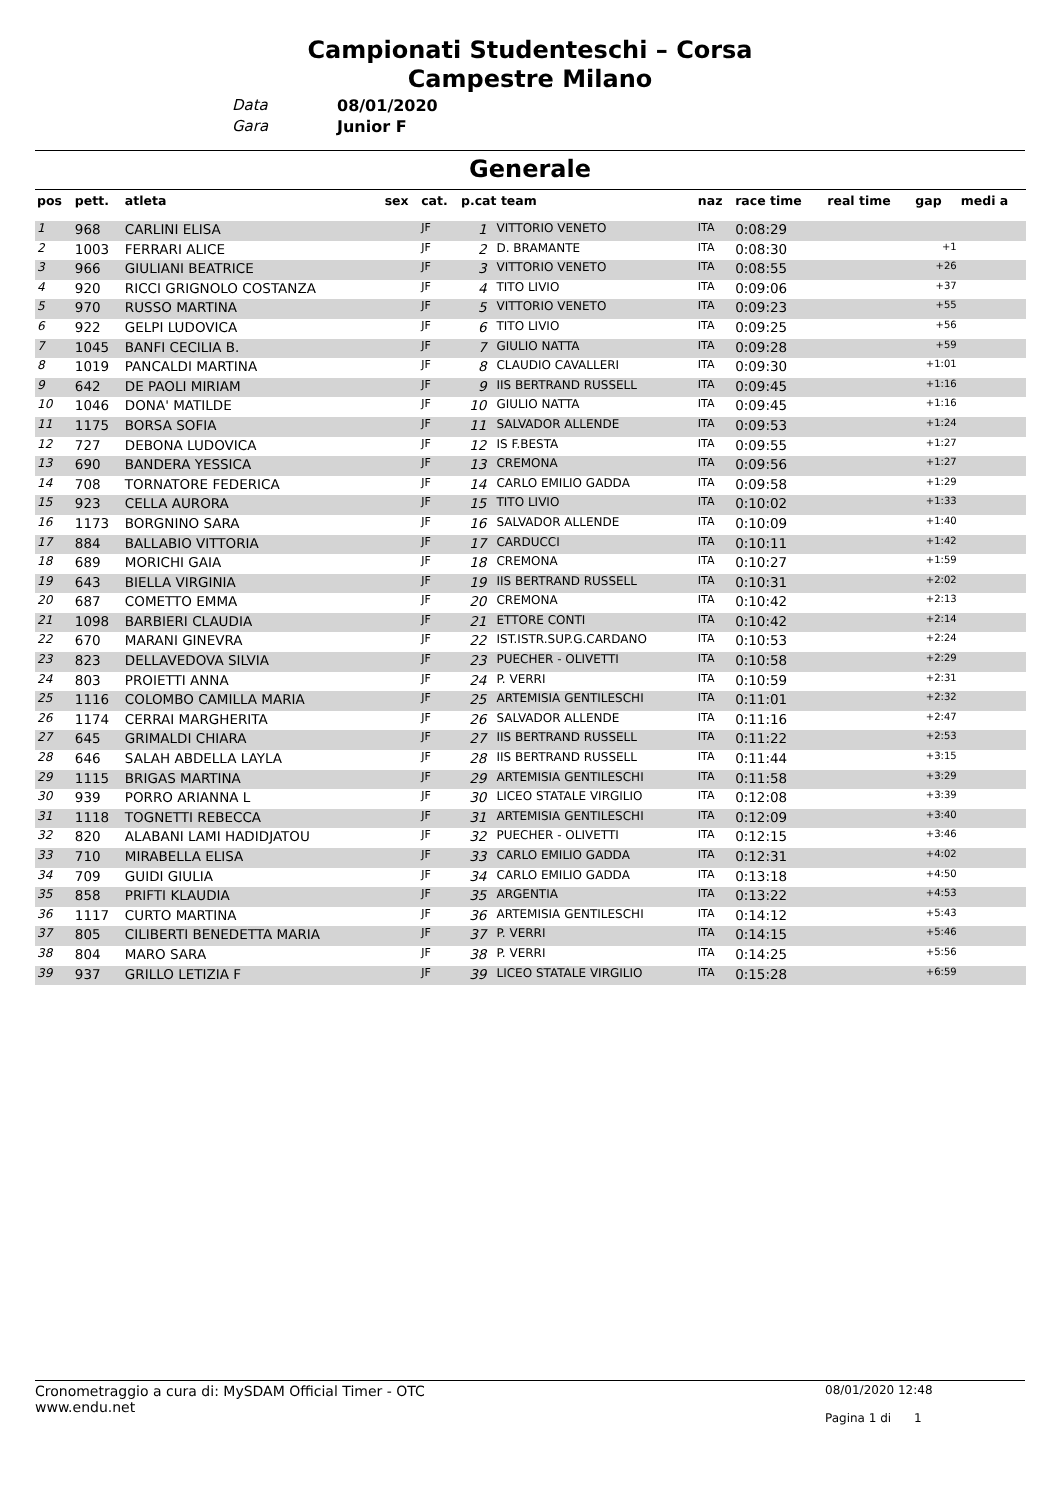Campionati Studenteschi – Corsa
Campestre Milano
Data 08/01/2020
Gara Junior F
Generale
| pos | pett. | atleta | sex | cat. | p.cat team | | naz | race time | real time | gap | medi a |
| --- | --- | --- | --- | --- | --- | --- | --- | --- | --- | --- | --- |
| 1 | 968 | CARLINI ELISA | | JF | 1 | VITTORIO VENETO | ITA | 0:08:29 | | | |
| 2 | 1003 | FERRARI ALICE | | JF | 2 | D. BRAMANTE | ITA | 0:08:30 | | +1 | |
| 3 | 966 | GIULIANI BEATRICE | | JF | 3 | VITTORIO VENETO | ITA | 0:08:55 | | +26 | |
| 4 | 920 | RICCI GRIGNOLO COSTANZA | | JF | 4 | TITO LIVIO | ITA | 0:09:06 | | +37 | |
| 5 | 970 | RUSSO MARTINA | | JF | 5 | VITTORIO VENETO | ITA | 0:09:23 | | +55 | |
| 6 | 922 | GELPI LUDOVICA | | JF | 6 | TITO LIVIO | ITA | 0:09:25 | | +56 | |
| 7 | 1045 | BANFI CECILIA B. | | JF | 7 | GIULIO NATTA | ITA | 0:09:28 | | +59 | |
| 8 | 1019 | PANCALDI MARTINA | | JF | 8 | CLAUDIO CAVALLERI | ITA | 0:09:30 | | +1:01 | |
| 9 | 642 | DE PAOLI MIRIAM | | JF | 9 | IIS BERTRAND RUSSELL | ITA | 0:09:45 | | +1:16 | |
| 10 | 1046 | DONA' MATILDE | | JF | 10 | GIULIO NATTA | ITA | 0:09:45 | | +1:16 | |
| 11 | 1175 | BORSA SOFIA | | JF | 11 | SALVADOR ALLENDE | ITA | 0:09:53 | | +1:24 | |
| 12 | 727 | DEBONA LUDOVICA | | JF | 12 | IS F.BESTA | ITA | 0:09:55 | | +1:27 | |
| 13 | 690 | BANDERA YESSICA | | JF | 13 | CREMONA | ITA | 0:09:56 | | +1:27 | |
| 14 | 708 | TORNATORE FEDERICA | | JF | 14 | CARLO EMILIO GADDA | ITA | 0:09:58 | | +1:29 | |
| 15 | 923 | CELLA AURORA | | JF | 15 | TITO LIVIO | ITA | 0:10:02 | | +1:33 | |
| 16 | 1173 | BORGNINO SARA | | JF | 16 | SALVADOR ALLENDE | ITA | 0:10:09 | | +1:40 | |
| 17 | 884 | BALLABIO VITTORIA | | JF | 17 | CARDUCCI | ITA | 0:10:11 | | +1:42 | |
| 18 | 689 | MORICHI GAIA | | JF | 18 | CREMONA | ITA | 0:10:27 | | +1:59 | |
| 19 | 643 | BIELLA VIRGINIA | | JF | 19 | IIS BERTRAND RUSSELL | ITA | 0:10:31 | | +2:02 | |
| 20 | 687 | COMETTO EMMA | | JF | 20 | CREMONA | ITA | 0:10:42 | | +2:13 | |
| 21 | 1098 | BARBIERI CLAUDIA | | JF | 21 | ETTORE CONTI | ITA | 0:10:42 | | +2:14 | |
| 22 | 670 | MARANI GINEVRA | | JF | 22 | IST.ISTR.SUP.G.CARDANO | ITA | 0:10:53 | | +2:24 | |
| 23 | 823 | DELLAVEDOVA SILVIA | | JF | 23 | PUECHER - OLIVETTI | ITA | 0:10:58 | | +2:29 | |
| 24 | 803 | PROIETTI ANNA | | JF | 24 | P. VERRI | ITA | 0:10:59 | | +2:31 | |
| 25 | 1116 | COLOMBO CAMILLA MARIA | | JF | 25 | ARTEMISIA GENTILESCHI | ITA | 0:11:01 | | +2:32 | |
| 26 | 1174 | CERRAI MARGHERITA | | JF | 26 | SALVADOR ALLENDE | ITA | 0:11:16 | | +2:47 | |
| 27 | 645 | GRIMALDI CHIARA | | JF | 27 | IIS BERTRAND RUSSELL | ITA | 0:11:22 | | +2:53 | |
| 28 | 646 | SALAH ABDELLA LAYLA | | JF | 28 | IIS BERTRAND RUSSELL | ITA | 0:11:44 | | +3:15 | |
| 29 | 1115 | BRIGAS MARTINA | | JF | 29 | ARTEMISIA GENTILESCHI | ITA | 0:11:58 | | +3:29 | |
| 30 | 939 | PORRO ARIANNA L | | JF | 30 | LICEO STATALE VIRGILIO | ITA | 0:12:08 | | +3:39 | |
| 31 | 1118 | TOGNETTI REBECCA | | JF | 31 | ARTEMISIA GENTILESCHI | ITA | 0:12:09 | | +3:40 | |
| 32 | 820 | ALABANI LAMI HADIDJATOU | | JF | 32 | PUECHER - OLIVETTI | ITA | 0:12:15 | | +3:46 | |
| 33 | 710 | MIRABELLA ELISA | | JF | 33 | CARLO EMILIO GADDA | ITA | 0:12:31 | | +4:02 | |
| 34 | 709 | GUIDI GIULIA | | JF | 34 | CARLO EMILIO GADDA | ITA | 0:13:18 | | +4:50 | |
| 35 | 858 | PRIFTI KLAUDIA | | JF | 35 | ARGENTIA | ITA | 0:13:22 | | +4:53 | |
| 36 | 1117 | CURTO MARTINA | | JF | 36 | ARTEMISIA GENTILESCHI | ITA | 0:14:12 | | +5:43 | |
| 37 | 805 | CILIBERTI BENEDETTA MARIA | | JF | 37 | P. VERRI | ITA | 0:14:15 | | +5:46 | |
| 38 | 804 | MARO SARA | | JF | 38 | P. VERRI | ITA | 0:14:25 | | +5:56 | |
| 39 | 937 | GRILLO LETIZIA F | | JF | 39 | LICEO STATALE VIRGILIO | ITA | 0:15:28 | | +6:59 | |
Cronometraggio a cura di: MySDAM Official Timer - OTC
www.endu.net
08/01/2020 12:48
Pagina 1 di 1